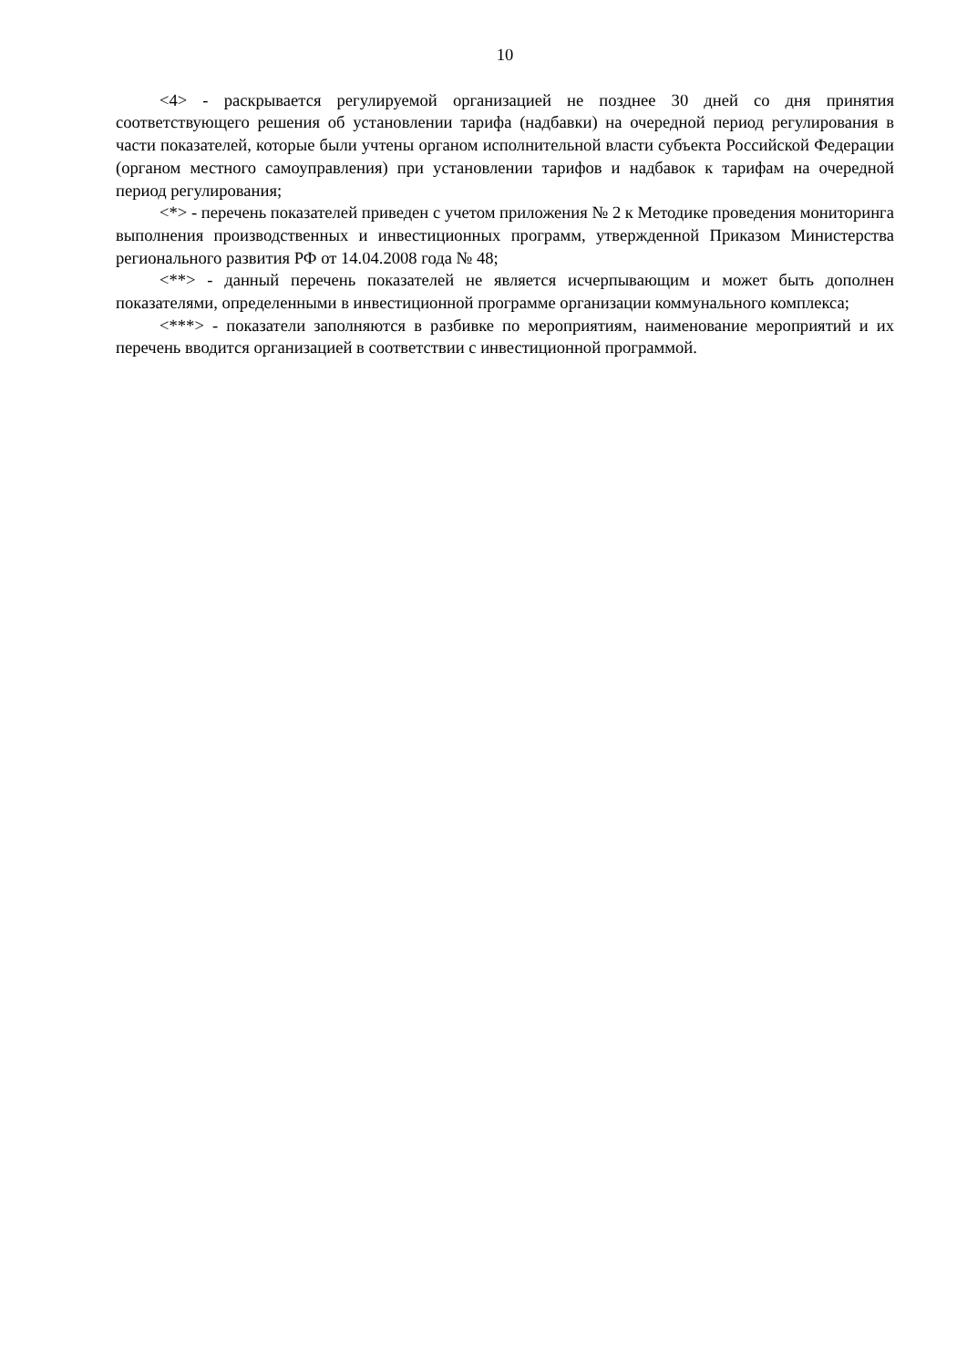10
<4> - раскрывается регулируемой организацией не позднее 30 дней со дня принятия соответствующего решения об установлении тарифа (надбавки) на очередной период регулирования в части показателей, которые были учтены органом исполнительной власти субъекта Российской Федерации (органом местного самоуправления) при установлении тарифов и надбавок к тарифам на очередной период регулирования;
<*> - перечень показателей приведен с учетом приложения № 2 к Методике проведения мониторинга выполнения производственных и инвестиционных программ, утвержденной Приказом Министерства регионального развития РФ от 14.04.2008 года № 48;
<**> - данный перечень показателей не является исчерпывающим и может быть дополнен показателями, определенными в инвестиционной программе организации коммунального комплекса;
<***> - показатели заполняются в разбивке по мероприятиям, наименование мероприятий и их перечень вводится организацией в соответствии с инвестиционной программой.